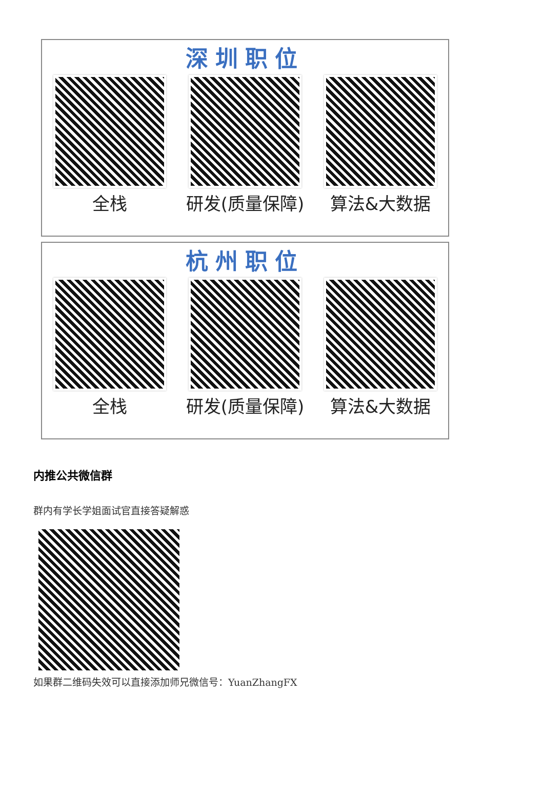深圳职位
全栈 研发(质量保障) 算法&大数据
杭州职位
全栈 研发(质量保障) 算法&大数据
内推公共微信群
群内有学长学姐面试官直接答疑解惑
如果群二维码失效可以直接添加师兄微信号：YuanZhangFX